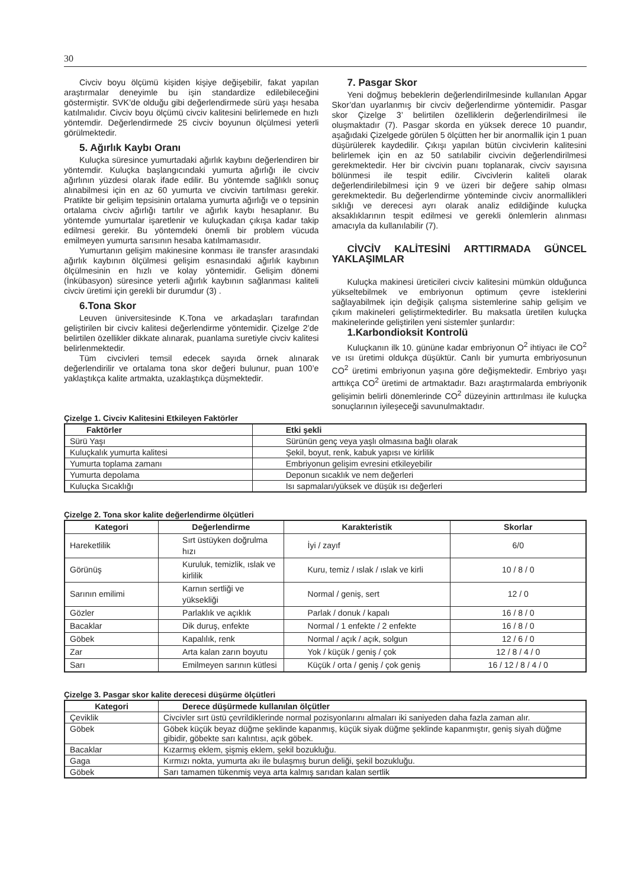30
Civciv boyu ölçümü kişiden kişiye değişebilir, fakat yapılan araştırmalar deneyimle bu işin standardize edilebileceğini göstermiştir. SVK’de olduğu gibi değerlendirmede sürü yaşı hesaba katılmalıdır. Civciv boyu ölçümü civciv kalitesini belirlemede en hızlı yöntemdir. Değerlendirmede 25 civciv boyunun ölçülmesi yeterli görülmektedir.
5. Ağırlık Kaybı Oranı
Kuluçka süresince yumurtadaki ağırlık kaybını değerlendiren bir yöntemdir. Kuluçka başlangıcındaki yumurta ağırlığı ile civciv ağırlının yüzdesi olarak ifade edilir. Bu yöntemde sağlıklı sonuç alınabilmesi için en az 60 yumurta ve civcivin tartılması gerekir. Pratikte bir gelişim tepsisinin ortalama yumurta ağırlığı ve o tepsinin ortalama civciv ağırlığı tartılır ve ağırlık kaybı hesaplanır. Bu yöntemde yumurtalar işaretlenir ve kuluçkadan çıkışa kadar takip edilmesi gerekir. Bu yöntemdeki önemli bir problem vücuda emilmeyen yumurta sarısının hesaba katılmamasıdır.
Yumurtanın gelişim makinesine konması ile transfer arasındaki ağırlık kaybının ölçülmesi gelişim esnasındaki ağırlık kaybının ölçülmesinin en hızlı ve kolay yöntemidir. Gelişim dönemi (İnkübasyon) süresince yeterli ağırlık kaybının sağlanması kaliteli civciv üretimi için gerekli bir durumdur (3) .
6.Tona Skor
Leuven üniversitesinde K.Tona ve arkadaşları tarafından geliştirilen bir civciv kalitesi değerlendirme yöntemidir. Çizelge 2’de belirtilen özellikler dikkate alınarak, puanlama suretiyle civciv kalitesi belirlenmektedir.
Tüm civcivleri temsil edecek sayıda örnek alınarak değerlendirilir ve ortalama tona skor değeri bulunur, puan 100’e yaklaştıkça kalite artmakta, uzaklaştıkça düşmektedir.
7. Pasgar Skor
Yeni doğmuş bebeklerin değerlendirilmesinde kullanılan Apgar Skor’dan uyarlanmış bir civciv değerlendirme yöntemidir. Pasgar skor Çizelge 3’ belirtilen özelliklerin değerlendirilmesi ile oluşmaktadır (7). Pasgar skorda en yüksek derece 10 puandır, aşağıdaki Çizelgede görülen 5 ölçütten her bir anormallik için 1 puan düşürülerek kaydedilir. Çıkışı yapılan bütün civcivlerin kalitesini belirlemek için en az 50 satılabilir civcivin değerlendirilmesi gerekmektedir. Her bir civcivin puanı toplanarak, civciv sayısına bölünmesi ile tespit edilir. Civcivlerin kaliteli olarak değerlendirilebilmesi için 9 ve üzeri bir değere sahip olması gerekmektedir. Bu değerlendirme yönteminde civciv anormallikleri sıklığı ve derecesi ayrı olarak analiz edildiğinde kuluçka aksaklıklarının tespit edilmesi ve gerekli önlemlerin alınması amacıyla da kullanılabilir (7).
CİVCİV KALİTESİNİ ARTTIRMADA GÜNCEL YAKLAŞIMLAR
Kuluçka makinesi üreticileri civciv kalitesini mümkün olduğunca yükseltebilmek ve embriyonun optimum çevre isteklerini sağlayabilmek için değişik çalışma sistemlerine sahip gelişim ve çıkım makineleri geliştirmektedirler. Bu maksatla üretilen kuluçka makinelerinde geliştirilen yeni sistemler şunlardır:
1.Karbondioksit Kontrolü
Kuluçkanın ilk 10. gününe kadar embriyonun O<sup>2</sup> ihtiyacı ile CO<sup>2</sup> ve ısı üretimi oldukça düşüktür. Canlı bir yumurta embriyosunun CO<sup>2</sup> üretimi embriyonun yaşına göre değişmektedir. Embriyo yaşı arttıkça CO<sup>2</sup> üretimi de artmaktadır. Bazı araştırmalarda embriyonik gelişimin belirli dönemlerinde CO<sup>2</sup> düzeyinin arttırılması ile kuluçka sonuçlarının iyileşeceği savunulmaktadır.
Çizelge 1. Civciv Kalitesini Etkileyen Faktörler
| Faktörler | Etki şekli |
| --- | --- |
| Sürü Yaşı | Sürünün genç veya yaşlı olmasına bağlı olarak |
| Kuluçkalık yumurta kalitesi | Şekil, boyut, renk, kabuk yapısı ve kirlilik |
| Yumurta toplama zamanı | Embriyonun gelişim evresini etkileyebilir |
| Yumurta depolama | Deponun sıcaklık ve nem değerleri |
| Kuluçka Sıcaklığı | Isı sapmaları/yüksek ve düşük ısı değerleri |
Çizelge 2. Tona skor kalite değerlendirme ölçütleri
| Kategori | Değerlendirme | Karakteristik | Skorlar |
| --- | --- | --- | --- |
| Hareketlilik | Sırt üstüyken doğrulma hızı | İyi / zayıf | 6/0 |
| Görünüş | Kuruluk, temizlik, ıslak ve kirlilik | Kuru, temiz / ıslak / ıslak ve kirli | 10 / 8 / 0 |
| Sarının emilimi | Karnın sertliği ve yüksekliği | Normal / geniş, sert | 12 / 0 |
| Gözler | Parlaklık ve açıklık | Parlak / donuk / kapalı | 16 / 8 / 0 |
| Bacaklar | Dik duruş, enfekte | Normal / 1 enfekte / 2 enfekte | 16 / 8 / 0 |
| Göbek | Kapalılık, renk | Normal / açık / açık, solgun | 12 / 6 / 0 |
| Zar | Arta kalan zarın boyutu | Yok / küçük / geniş / çok | 12 / 8 / 4 / 0 |
| Sarı | Emilmeyen sarının kütlesi | Küçük / orta / geniş / çok geniş | 16 / 12 / 8 / 4 / 0 |
Çizelge 3. Pasgar skor kalite derecesi düşürme ölçütleri
| Kategori | Derece düşürmede kullanılan ölçütler |
| --- | --- |
| Çeviklik | Civcivler sırt üstü çevrildiklerinde normal pozisyonlarını almaları iki saniyeden daha fazla zaman alır. |
| Göbek | Göbek küçük beyaz düğme şeklinde kapanmış, küçük siyak düğme şeklinde kapanmıştır, geniş siyah düğme gibidir, göbekte sarı kalıntısı, açık göbek. |
| Bacaklar | Kızarmış eklem, şişmiş eklem, şekil bozukluğu. |
| Gaga | Kırmızı nokta, yumurta akı ile bulaşmış burun deliği, şekil bozukluğu. |
| Göbek | Sarı tamamen tükenmiş veya arta kalmış sarıdan kalan sertlik |